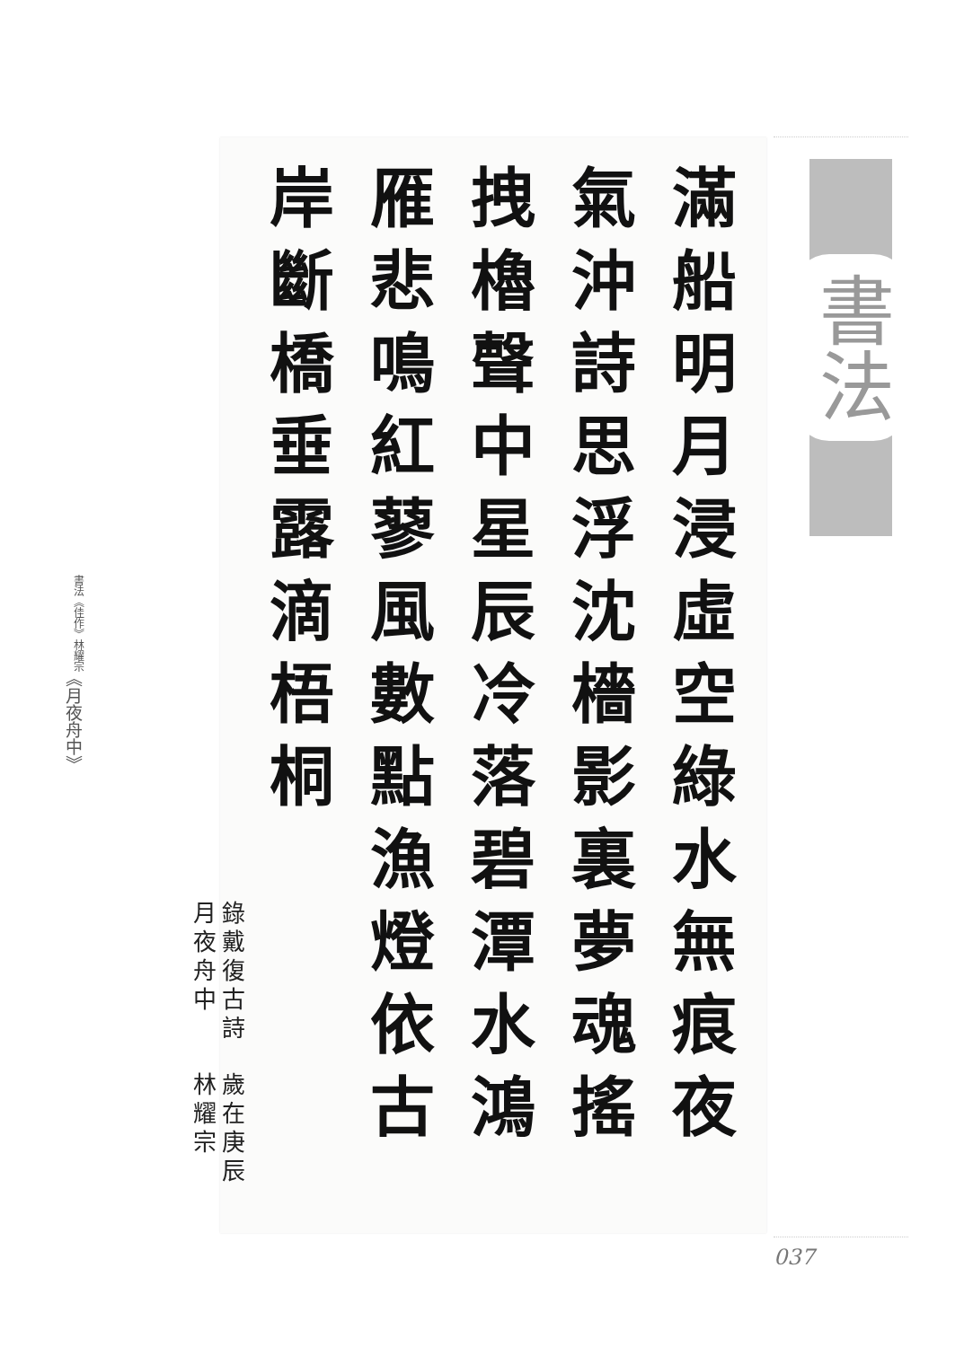書法《佳作》林耀宗 《月夜舟中》
滿船明月浸虛空綠水無痕夜
氣沖詩思浮沈檣影裏夢魂搖
拽櫓聲中星辰冷落碧潭水鴻
雁悲鳴紅蓼風數點漁燈依古
岸斷橋垂露滴梧桐
錄戴復古詩月夜舟中 歲在庚辰林耀宗
書法
037